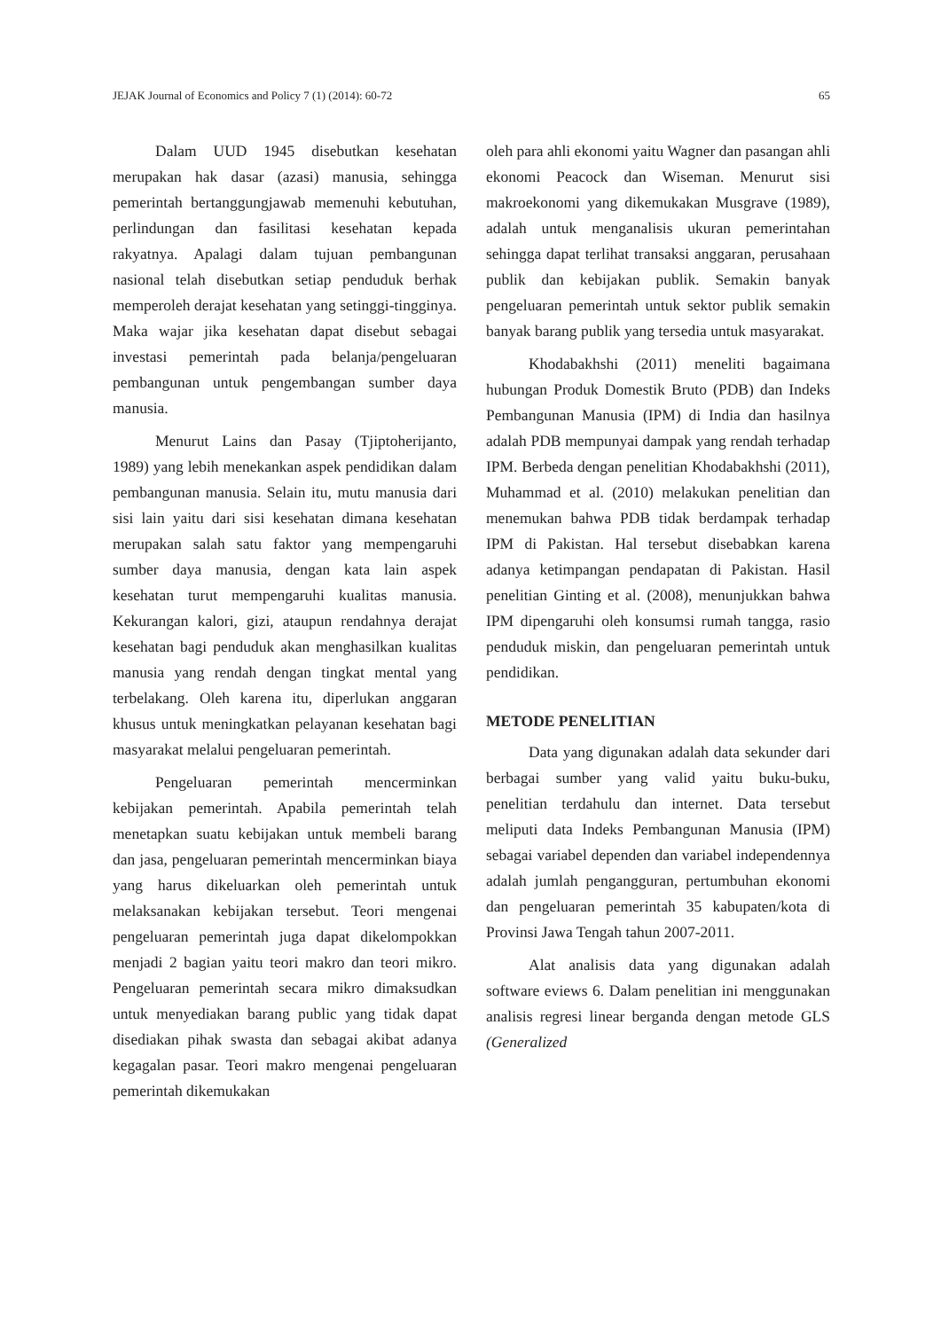JEJAK Journal of Economics and Policy 7 (1) (2014): 60-72 65
Dalam UUD 1945 disebutkan kesehatan merupakan hak dasar (azasi) manusia, sehingga pemerintah bertanggungjawab memenuhi kebutuhan, perlindungan dan fasilitasi kesehatan kepada rakyatnya. Apalagi dalam tujuan pembangunan nasional telah disebutkan setiap penduduk berhak memperoleh derajat kesehatan yang setinggi-tingginya. Maka wajar jika kesehatan dapat disebut sebagai investasi pemerintah pada belanja/pengeluaran pembangunan untuk pengembangan sumber daya manusia.
Menurut Lains dan Pasay (Tjiptoherijanto, 1989) yang lebih menekankan aspek pendidikan dalam pembangunan manusia. Selain itu, mutu manusia dari sisi lain yaitu dari sisi kesehatan dimana kesehatan merupakan salah satu faktor yang mempengaruhi sumber daya manusia, dengan kata lain aspek kesehatan turut mempengaruhi kualitas manusia. Kekurangan kalori, gizi, ataupun rendahnya derajat kesehatan bagi penduduk akan menghasilkan kualitas manusia yang rendah dengan tingkat mental yang terbelakang. Oleh karena itu, diperlukan anggaran khusus untuk meningkatkan pelayanan kesehatan bagi masyarakat melalui pengeluaran pemerintah.
Pengeluaran pemerintah mencerminkan kebijakan pemerintah. Apabila pemerintah telah menetapkan suatu kebijakan untuk membeli barang dan jasa, pengeluaran pemerintah mencerminkan biaya yang harus dikeluarkan oleh pemerintah untuk melaksanakan kebijakan tersebut. Teori mengenai pengeluaran pemerintah juga dapat dikelompokkan menjadi 2 bagian yaitu teori makro dan teori mikro. Pengeluaran pemerintah secara mikro dimaksudkan untuk menyediakan barang public yang tidak dapat disediakan pihak swasta dan sebagai akibat adanya kegagalan pasar. Teori makro mengenai pengeluaran pemerintah dikemukakan
oleh para ahli ekonomi yaitu Wagner dan pasangan ahli ekonomi Peacock dan Wiseman. Menurut sisi makroekonomi yang dikemukakan Musgrave (1989), adalah untuk menganalisis ukuran pemerintahan sehingga dapat terlihat transaksi anggaran, perusahaan publik dan kebijakan publik. Semakin banyak pengeluaran pemerintah untuk sektor publik semakin banyak barang publik yang tersedia untuk masyarakat.
Khodabakhshi (2011) meneliti bagaimana hubungan Produk Domestik Bruto (PDB) dan Indeks Pembangunan Manusia (IPM) di India dan hasilnya adalah PDB mempunyai dampak yang rendah terhadap IPM. Berbeda dengan penelitian Khodabakhshi (2011), Muhammad et al. (2010) melakukan penelitian dan menemukan bahwa PDB tidak berdampak terhadap IPM di Pakistan. Hal tersebut disebabkan karena adanya ketimpangan pendapatan di Pakistan. Hasil penelitian Ginting et al. (2008), menunjukkan bahwa IPM dipengaruhi oleh konsumsi rumah tangga, rasio penduduk miskin, dan pengeluaran pemerintah untuk pendidikan.
METODE PENELITIAN
Data yang digunakan adalah data sekunder dari berbagai sumber yang valid yaitu buku-buku, penelitian terdahulu dan internet. Data tersebut meliputi data Indeks Pembangunan Manusia (IPM) sebagai variabel dependen dan variabel independennya adalah jumlah pengangguran, pertumbuhan ekonomi dan pengeluaran pemerintah 35 kabupaten/kota di Provinsi Jawa Tengah tahun 2007-2011.
Alat analisis data yang digunakan adalah software eviews 6. Dalam penelitian ini menggunakan analisis regresi linear berganda dengan metode GLS (Generalized